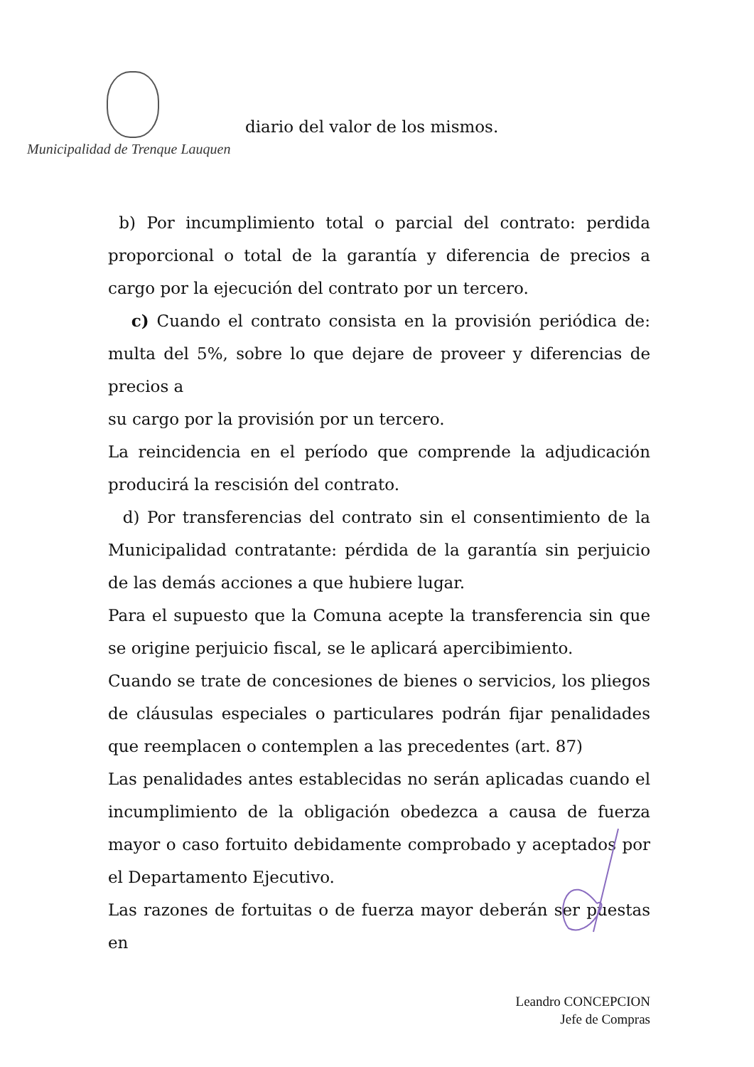Municipalidad de Trenque Lauquen
diario del valor de los mismos.
b) Por incumplimiento total o parcial del contrato: perdida proporcional o total de la garantía y diferencia de precios a cargo por la ejecución del contrato por un tercero.
c) Cuando el contrato consista en la provisión periódica de: multa del 5%, sobre lo que dejare de proveer y diferencias de precios a
su cargo por la provisión por un tercero.
La reincidencia en el período que comprende la adjudicación producirá la rescisión del contrato.
d) Por transferencias del contrato sin el consentimiento de la Municipalidad contratante: pérdida de la garantía sin perjuicio de las demás acciones a que hubiere lugar.
Para el supuesto que la Comuna acepte la transferencia sin que se origine perjuicio fiscal, se le aplicará apercibimiento.
Cuando se trate de concesiones de bienes o servicios, los pliegos de cláusulas especiales o particulares podrán fijar penalidades que reemplacen o contemplen a las precedentes (art. 87)
Las penalidades antes establecidas no serán aplicadas cuando el incumplimiento de la obligación obedezca a causa de fuerza mayor o caso fortuito debidamente comprobado y aceptados por el Departamento Ejecutivo.
Las razones de fortuitas o de fuerza mayor deberán ser puestas en
Leandro CONCEPCION
Jefe de Compras